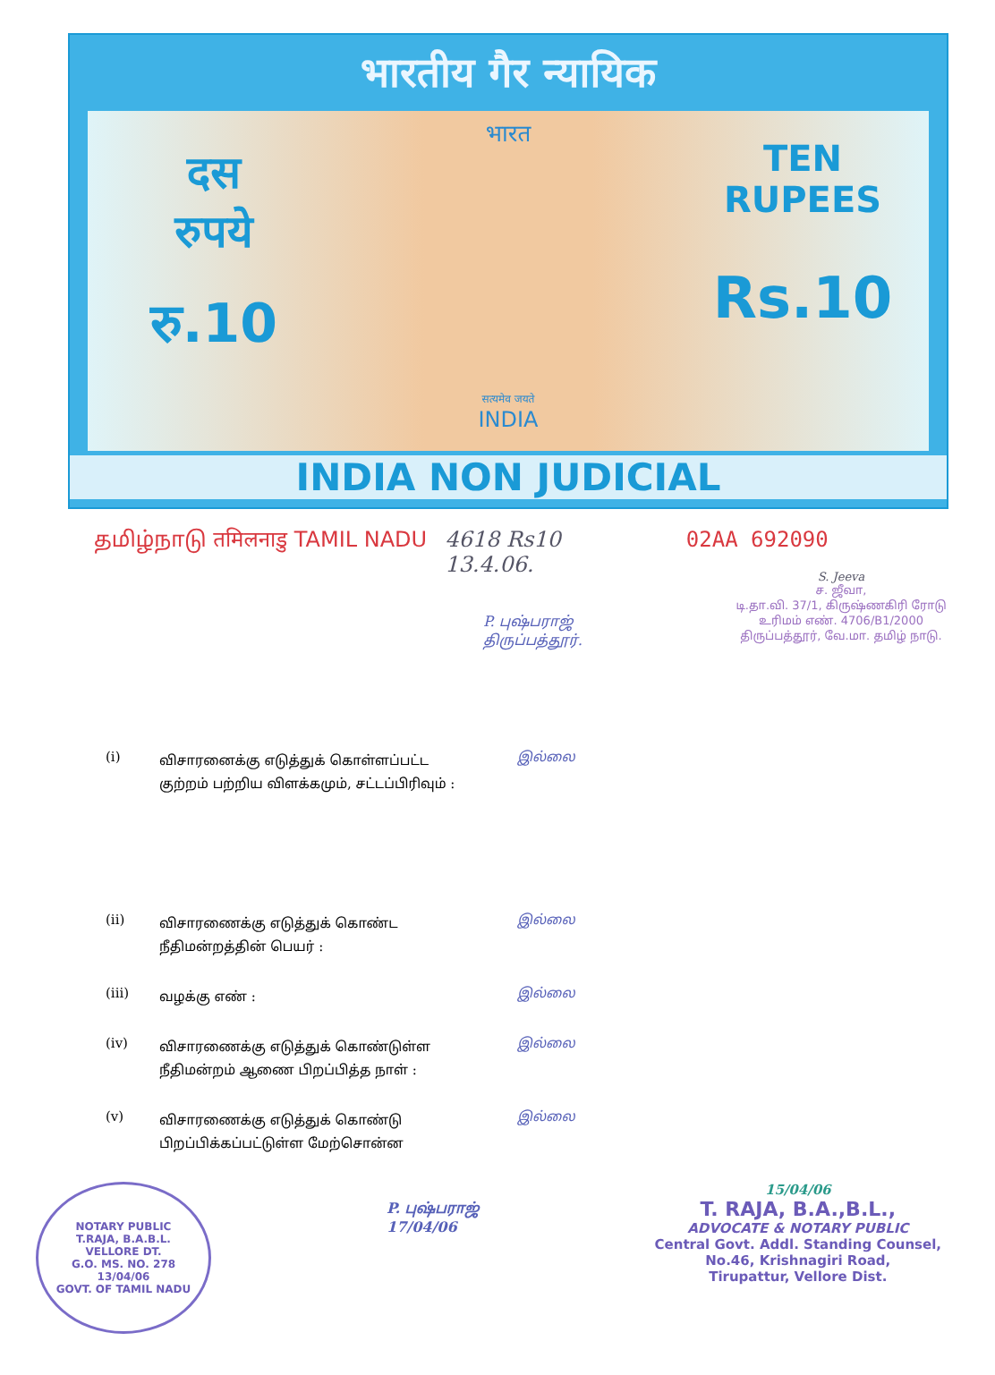भारतीय गैर न्यायिक
दस
रुपये
रु.10
भारत
सत्यमेव जयते
INDIA
TEN
RUPEES
Rs.10
INDIA NON JUDICIAL
தமிழ்நாடு तमिलनाडु TAMIL NADU 4618 Rs10
13.4.06. 02AA 692090
S. Jeeva
ச. ஜீவா,
டி.தா.வி. 37/1, கிருஷ்ணகிரி ரோடு
உரிமம் எண். 4706/B1/2000
திருப்பத்தூர், வே.மா. தமிழ் நாடு.
P. புஷ்பராஜ்
திருப்பத்தூர்.
(i) விசாரனைக்கு எடுத்துக் கொள்ளப்பட்ட குற்றம் பற்றிய விளக்கமும், சட்டப்பிரிவும் : இல்லை
(ii) விசாரணைக்கு எடுத்துக் கொண்ட நீதிமன்றத்தின் பெயர் : இல்லை
(iii) வழக்கு எண் : இல்லை
(iv) விசாரணைக்கு எடுத்துக் கொண்டுள்ள நீதிமன்றம் ஆணை பிறப்பித்த நாள் : இல்லை
(v) விசாரணைக்கு எடுத்துக் கொண்டு பிறப்பிக்கப்பட்டுள்ள மேற்சொன்ன இல்லை
NOTARY PUBLIC
T.RAJA, B.A.B.L.
VELLORE DT.
G.O. MS. NO. 278
13/04/06
GOVT. OF TAMIL NADU
P. புஷ்பராஜ்
17/04/06
15/04/06
T. RAJA, B.A.,B.L.,
ADVOCATE & NOTARY PUBLIC
Central Govt. Addl. Standing Counsel,
No.46, Krishnagiri Road,
Tirupattur, Vellore Dist.